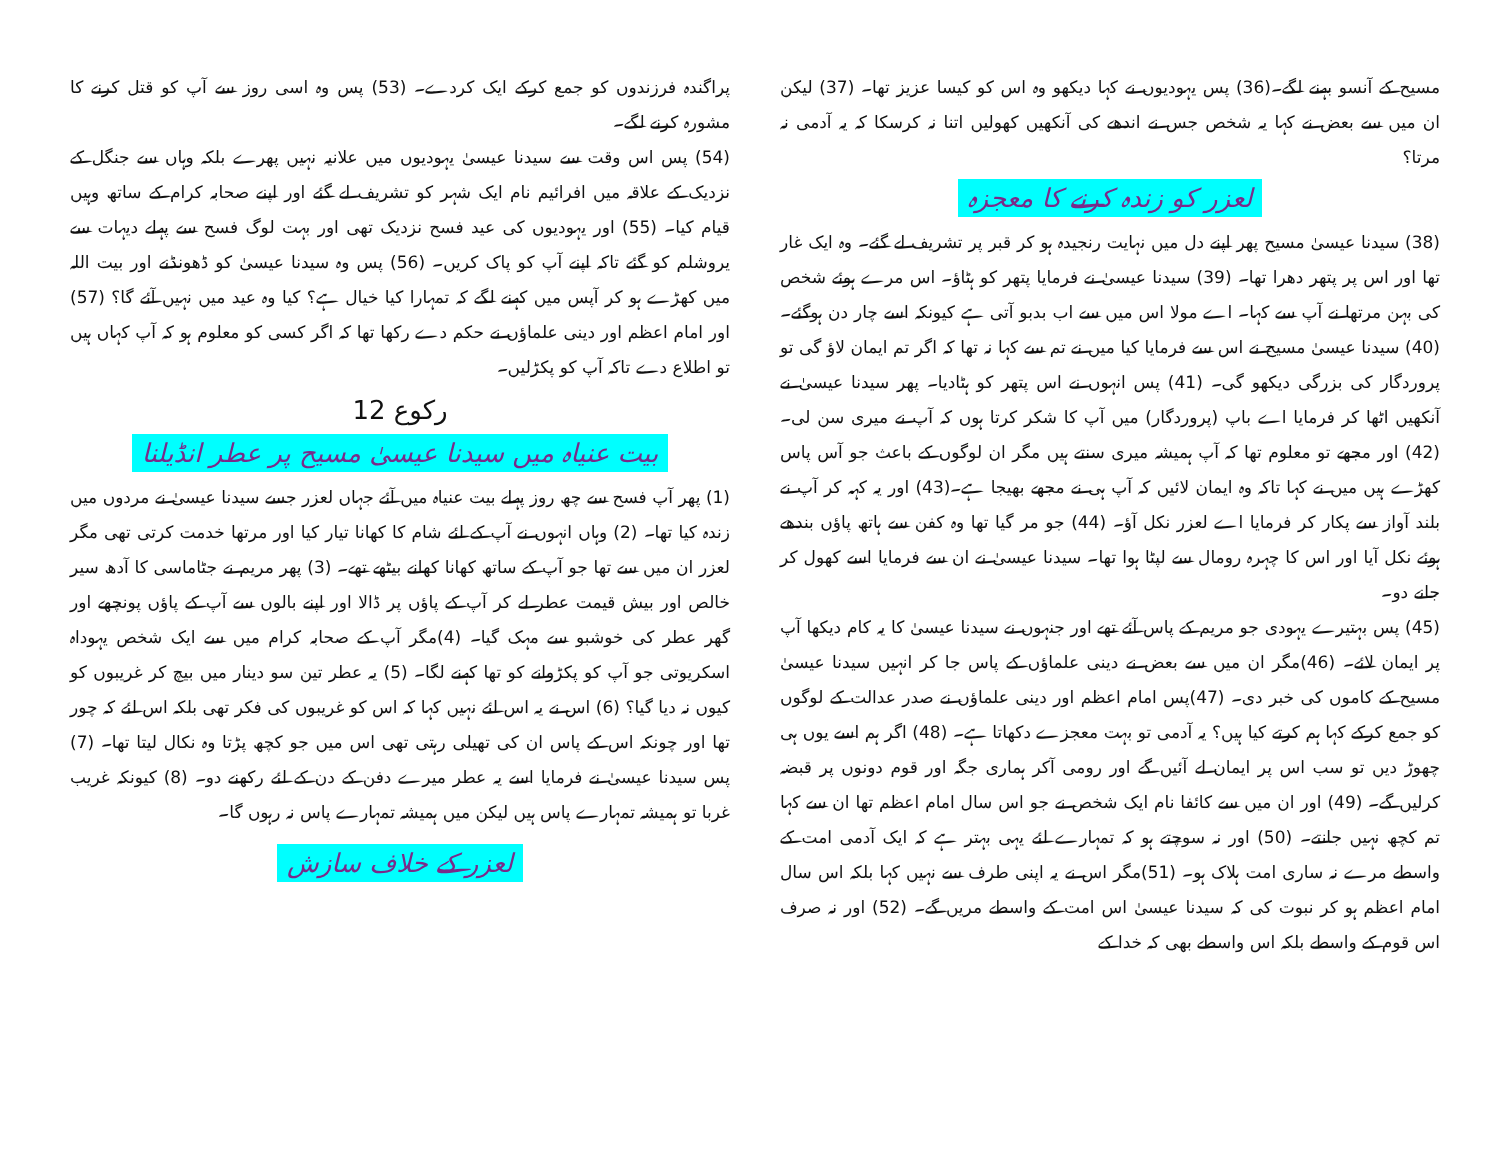مسیح کے آنسو بہنے لگے۔(36) پس یہودیوں نے کہا دیکھو وہ اس کو کیسا عزیز تھا۔ (37) لیکن ان میں سے بعض نے کہا یہ شخص جس نے اندھے کی آنکھیں کھولیں اتنا نہ کرسکا کہ یہ آدمی نہ مرتا؟
لعزر کو زندہ کرنے کا معجزہ
(38) سیدنا عیسیٰ مسیح پھر اپنے دل میں نہایت رنجیدہ ہو کر قبر پر تشریف لے گئے۔ وہ ایک غار تھا اور اس پر پتھر دھرا تھا۔ (39) سیدنا عیسیٰ نے فرمایا پتھر کو ہٹاؤ۔ اس مرے ہوئے شخص کی بہن مرتھا نے آپ سے کہا۔ اے مولا اس میں سے اب بدبو آتی ہے کیونکہ اسے چار دن ہوگئے۔ (40) سیدنا عیسیٰ مسیح نے اس سے فرمایا کیا میں نے تم سے کہا نہ تھا کہ اگر تم ایمان لاؤ گی تو پروردگار کی بزرگی دیکھو گی۔ (41) پس انہوں نے اس پتھر کو ہٹادیا۔ پھر سیدنا عیسیٰ نے آنکھیں اٹھا کر فرمایا اے باپ (پروردگار) میں آپ کا شکر کرتا ہوں کہ آپ نے میری سن لی۔ (42) اور مجھے تو معلوم تھا کہ آپ ہمیشہ میری سنتے ہیں مگر ان لوگوں کے باعث جو آس پاس کھڑے ہیں میں نے کہا تاکہ وہ ایمان لائیں کہ آپ ہی نے مجھے بھیجا ہے۔(43) اور یہ کہہ کر آپ نے بلند آواز سے پکار کر فرمایا اے لعزر نکل آؤ۔ (44) جو مر گیا تھا وہ کفن سے ہاتھ پاؤں بندھے ہوئے نکل آیا اور اس کا چہرہ رومال سے لپٹا ہوا تھا۔ سیدنا عیسیٰ نے ان سے فرمایا اسے کھول کر جانے دو۔
(45) پس بہتیرے یہودی جو مریم کے پاس آئے تھے اور جنہوں نے سیدنا عیسیٰ کا یہ کام دیکھا آپ پر ایمان لائے۔ (46)مگر ان میں سے بعض نے دینی علماؤں کے پاس جا کر انہیں سیدنا عیسیٰ مسیح کے کاموں کی خبر دی۔ (47)پس امام اعظم اور دینی علماؤں نے صدر عدالت کے لوگوں کو جمع کرکے کہا ہم کرتے کیا ہیں؟ یہ آدمی تو بہت معجزے دکھاتا ہے۔ (48) اگر ہم اسے یوں ہی چھوڑ دیں تو سب اس پر ایمان لے آئیں گے اور رومی آکر ہماری جگہ اور قوم دونوں پر قبضہ کرلیں گے۔ (49) اور ان میں سے کائفا نام ایک شخص نے جو اس سال امام اعظم تھا ان سے کہا تم کچھ نہیں جانتے۔ (50) اور نہ سوچتے ہو کہ تمہارے لئے یہی بہتر ہے کہ ایک آدمی امت کے واسطے مرے نہ ساری امت ہلاک ہو۔ (51)مگر اس نے یہ اپنی طرف سے نہیں کہا بلکہ اس سال امام اعظم ہو کر نبوت کی کہ سیدنا عیسیٰ اس امت کے واسطے مریں گے۔ (52) اور نہ صرف اس قوم کے واسطے بلکہ اس واسطے بھی کہ خدا کے
پراگندہ فرزندوں کو جمع کرکے ایک کردے۔ (53) پس وہ اسی روز سے آپ کو قتل کرنے کا مشورہ کرنے لگے۔
(54) پس اس وقت سے سیدنا عیسیٰ یہودیوں میں علانیہ نہیں پھرے بلکہ وہاں سے جنگل کے نزدیک کے علاقہ میں افرائیم نام ایک شہر کو تشریف لے گئے اور اپنے صحابہ کرام کے ساتھ وہیں قیام کیا۔ (55) اور یہودیوں کی عید فسح نزدیک تھی اور بہت لوگ فسح سے پہلے دیہات سے یروشلم کو گئے تاکہ اپنے آپ کو پاک کریں۔ (56) پس وہ سیدنا عیسیٰ کو ڈھونڈنے اور بیت اللہ میں کھڑے ہو کر آپس میں کہنے لگے کہ تمہارا کیا خیال ہے؟ کیا وہ عید میں نہیں آئے گا؟ (57) اور امام اعظم اور دینی علماؤں نے حکم دے رکھا تھا کہ اگر کسی کو معلوم ہو کہ آپ کہاں ہیں تو اطلاع دے تاکہ آپ کو پکڑلیں۔
رکوع 12
بیت عنیاہ میں سیدنا عیسیٰ مسیح پر عطر انڈیلنا
(1) پھر آپ فسح سے چھ روز پہلے بیت عنیاہ میں آئے جہاں لعزر جسے سیدنا عیسیٰ نے مردوں میں زندہ کیا تھا۔ (2) وہاں انہوں نے آپ کے لئے شام کا کھانا تیار کیا اور مرتھا خدمت کرتی تھی مگر لعزر ان میں سے تھا جو آپ کے ساتھ کھانا کھانے بیٹھے تھے۔ (3) پھر مریم نے جٹاماسی کا آدھ سیر خالص اور بیش قیمت عطر لے کر آپ کے پاؤں پر ڈالا اور اپنے بالوں سے آپ کے پاؤں پونچھے اور گھر عطر کی خوشبو سے مہک گیا۔ (4)مگر آپ کے صحابہ کرام میں سے ایک شخص یہوداہ اسکریوتی جو آپ کو پکڑوانے کو تھا کہنے لگا۔ (5) یہ عطر تین سو دینار میں بیچ کر غریبوں کو کیوں نہ دیا گیا؟ (6) اس نے یہ اس لئے نہیں کہا کہ اس کو غریبوں کی فکر تھی بلکہ اس لئے کہ چور تھا اور چونکہ اس کے پاس ان کی تھیلی رہتی تھی اس میں جو کچھ پڑتا وہ نکال لیتا تھا۔ (7) پس سیدنا عیسیٰ نے فرمایا اسے یہ عطر میرے دفن کے دن کے لئے رکھنے دو۔ (8) کیونکہ غریب غربا تو ہمیشہ تمہارے پاس ہیں لیکن میں ہمیشہ تمہارے پاس نہ رہوں گا۔
لعزر کے خلاف سازش